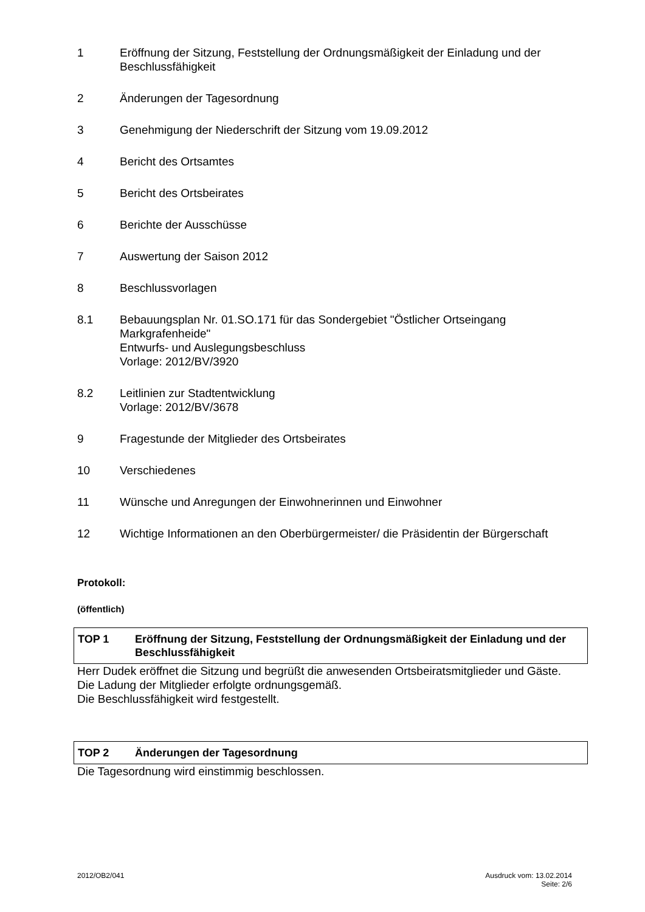1 Eröffnung der Sitzung, Feststellung der Ordnungsmäßigkeit der Einladung und der Beschlussfähigkeit
2 Änderungen der Tagesordnung
3 Genehmigung der Niederschrift der Sitzung vom 19.09.2012
4 Bericht des Ortsamtes
5 Bericht des Ortsbeirates
6 Berichte der Ausschüsse
7 Auswertung der Saison 2012
8 Beschlussvorlagen
8.1 Bebauungsplan Nr. 01.SO.171 für das Sondergebiet "Östlicher Ortseingang Markgrafenheide"
Entwurfs- und Auslegungsbeschluss
Vorlage: 2012/BV/3920
8.2 Leitlinien zur Stadtentwicklung
Vorlage: 2012/BV/3678
9 Fragestunde der Mitglieder des Ortsbeirates
10 Verschiedenes
11 Wünsche und Anregungen der Einwohnerinnen und Einwohner
12 Wichtige Informationen an den Oberbürgermeister/ die Präsidentin der Bürgerschaft
Protokoll:
(öffentlich)
TOP 1 Eröffnung der Sitzung, Feststellung der Ordnungsmäßigkeit der Einladung und der Beschlussfähigkeit
Herr Dudek eröffnet die Sitzung und begrüßt die anwesenden Ortsbeiratsmitglieder und Gäste.
Die Ladung der Mitglieder erfolgte ordnungsgemäß.
Die Beschlussfähigkeit wird festgestellt.
TOP 2 Änderungen der Tagesordnung
Die Tagesordnung wird einstimmig beschlossen.
2012/OB2/041 Ausdruck vom: 13.02.2014
Seite: 2/6